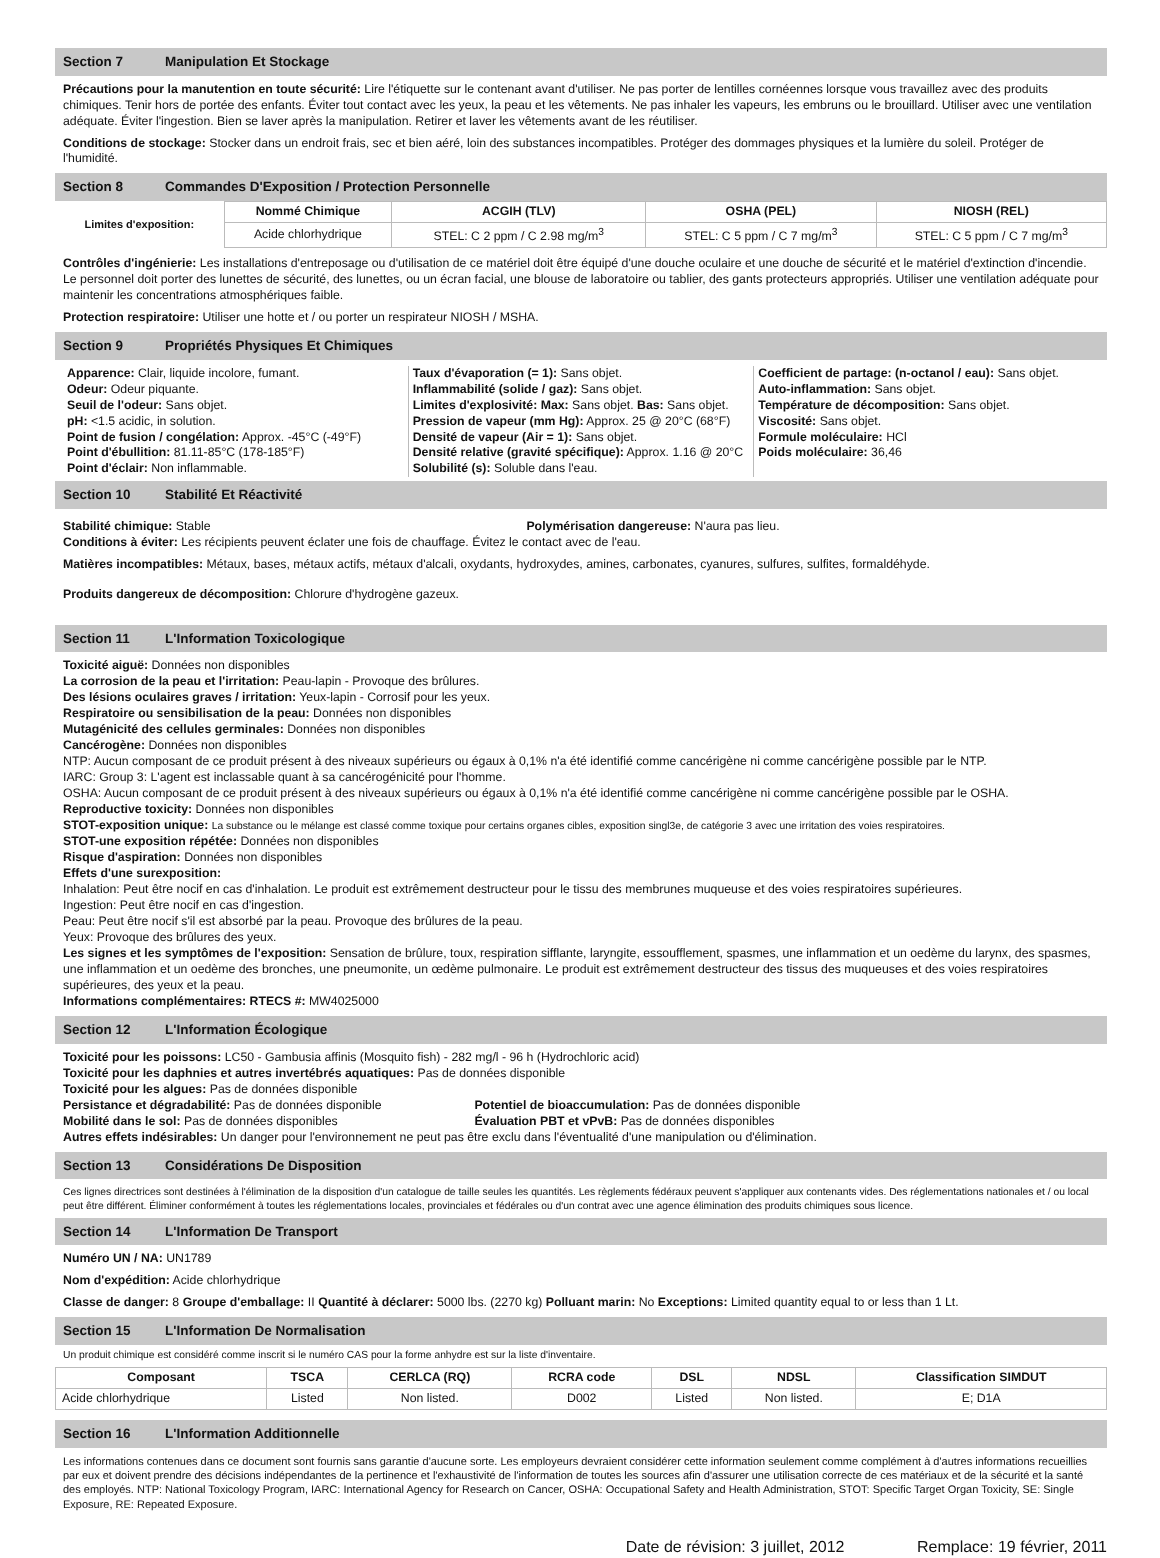Section 7 Manipulation Et Stockage
Précautions pour la manutention en toute sécurité: Lire l'étiquette sur le contenant avant d'utiliser. Ne pas porter de lentilles cornéennes lorsque vous travaillez avec des produits chimiques. Tenir hors de portée des enfants. Éviter tout contact avec les yeux, la peau et les vêtements. Ne pas inhaler les vapeurs, les embruns ou le brouillard. Utiliser avec une ventilation adéquate. Éviter l'ingestion. Bien se laver après la manipulation. Retirer et laver les vêtements avant de les réutiliser.
Conditions de stockage: Stocker dans un endroit frais, sec et bien aéré, loin des substances incompatibles. Protéger des dommages physiques et la lumière du soleil. Protéger de l'humidité.
Section 8 Commandes D'Exposition / Protection Personnelle
| Limites d'exposition: | Nommé Chimique | ACGIH (TLV) | OSHA (PEL) | NIOSH (REL) |
| | Acide chlorhydrique | STEL: C 2 ppm / C 2.98 mg/m<sup>3</sup> | STEL: C 5 ppm / C 7 mg/m<sup>3</sup> | STEL: C 5 ppm / C 7 mg/m<sup>3</sup> |
Contrôles d'ingénierie: Les installations d'entreposage ou d'utilisation de ce matériel doit être équipé d'une douche oculaire et une douche de sécurité et le matériel d'extinction d'incendie. Le personnel doit porter des lunettes de sécurité, des lunettes, ou un écran facial, une blouse de laboratoire ou tablier, des gants protecteurs appropriés. Utiliser une ventilation adéquate pour maintenir les concentrations atmosphériques faible.
Protection respiratoire: Utiliser une hotte et / ou porter un respirateur NIOSH / MSHA.
Section 9 Propriétés Physiques Et Chimiques
Apparence: Clair, liquide incolore, fumant.
Odeur: Odeur piquante.
Seuil de l'odeur: Sans objet.
pH: <1.5 acidic, in solution.
Point de fusion / congélation: Approx. -45°C (-49°F)
Point d'ébullition: 81.11-85°C (178-185°F)
Point d'éclair: Non inflammable.
Taux d'évaporation (= 1): Sans objet.
Inflammabilité (solide / gaz): Sans objet.
Limites d'explosivité: Max: Sans objet. Bas: Sans objet.
Pression de vapeur (mm Hg): Approx. 25 @ 20°C (68°F)
Densité de vapeur (Air = 1): Sans objet.
Densité relative (gravité spécifique): Approx. 1.16 @ 20°C
Solubilité (s): Soluble dans l'eau.
Coefficient de partage: (n-octanol / eau): Sans objet.
Auto-inflammation: Sans objet.
Température de décomposition: Sans objet.
Viscosité: Sans objet.
Formule moléculaire: HCl
Poids moléculaire: 36,46
Section 10 Stabilité Et Réactivité
Stabilité chimique: Stable Polymérisation dangereuse: N'aura pas lieu.
Conditions à éviter: Les récipients peuvent éclater une fois de chauffage. Évitez le contact avec de l'eau.
Matières incompatibles: Métaux, bases, métaux actifs, métaux d'alcali, oxydants, hydroxydes, amines, carbonates, cyanures, sulfures, sulfites, formaldéhyde.
Produits dangereux de décomposition: Chlorure d'hydrogène gazeux.
Section 11 L'Information Toxicologique
Toxicité aiguë: Données non disponibles
La corrosion de la peau et l'irritation: Peau-lapin - Provoque des brûlures.
Des lésions oculaires graves / irritation: Yeux-lapin - Corrosif pour les yeux.
Respiratoire ou sensibilisation de la peau: Données non disponibles
Mutagénicité des cellules germinales: Données non disponibles
Cancérogène: Données non disponibles
NTP: Aucun composant de ce produit présent à des niveaux supérieurs ou égaux à 0,1% n'a été identifié comme cancérigène ni comme cancérigène possible par le NTP.
IARC: Group 3: L'agent est inclassable quant à sa cancérogénicité pour l'homme.
OSHA: Aucun composant de ce produit présent à des niveaux supérieurs ou égaux à 0,1% n'a été identifié comme cancérigène ni comme cancérigène possible par le OSHA.
Reproductive toxicity: Données non disponibles
STOT-exposition unique: La substance ou le mélange est classé comme toxique pour certains organes cibles, exposition singl3e, de catégorie 3 avec une irritation des voies respiratoires.
STOT-une exposition répétée: Données non disponibles
Risque d'aspiration: Données non disponibles
Effets d'une surexposition:
Inhalation: Peut être nocif en cas d'inhalation. Le produit est extrêmement destructeur pour le tissu des membrunes muqueuse et des voies respiratoires supérieures.
Ingestion: Peut être nocif en cas d'ingestion.
Peau: Peut être nocif s'il est absorbé par la peau. Provoque des brûlures de la peau.
Yeux: Provoque des brûlures des yeux.
Les signes et les symptômes de l'exposition: Sensation de brûlure, toux, respiration sifflante, laryngite, essoufflement, spasmes, une inflammation et un oedème du larynx, des spasmes, une inflammation et un oedème des bronches, une pneumonite, un œdème pulmonaire. Le produit est extrêmement destructeur des tissus des muqueuses et des voies respiratoires supérieures, des yeux et la peau.
Informations complémentaires: RTECS #: MW4025000
Section 12 L'Information Écologique
Toxicité pour les poissons: LC50 - Gambusia affinis (Mosquito fish) - 282 mg/l - 96 h (Hydrochloric acid)
Toxicité pour les daphnies et autres invertébrés aquatiques: Pas de données disponible
Toxicité pour les algues: Pas de données disponible
Persistance et dégradabilité: Pas de données disponible Potentiel de bioaccumulation: Pas de données disponible
Mobilité dans le sol: Pas de données disponibles Évaluation PBT et vPvB: Pas de données disponibles
Autres effets indésirables: Un danger pour l'environnement ne peut pas être exclu dans l'éventualité d'une manipulation ou d'élimination.
Section 13 Considérations De Disposition
Ces lignes directrices sont destinées à l'élimination de la disposition d'un catalogue de taille seules les quantités. Les règlements fédéraux peuvent s'appliquer aux contenants vides. Des réglementations nationales et / ou local peut être différent. Éliminer conformément à toutes les réglementations locales, provinciales et fédérales ou d'un contrat avec une agence élimination des produits chimiques sous licence.
Section 14 L'Information De Transport
Numéro UN / NA: UN1789
Nom d'expédition: Acide chlorhydrique
Classe de danger: 8 Groupe d'emballage: II Quantité à déclarer: 5000 lbs. (2270 kg) Polluant marin: No Exceptions: Limited quantity equal to or less than 1 Lt.
Section 15 L'Information De Normalisation
Un produit chimique est considéré comme inscrit si le numéro CAS pour la forme anhydre est sur la liste d'inventaire.
| Composant | TSCA | CERLCA (RQ) | RCRA code | DSL | NDSL | Classification SIMDUT |
| --- | --- | --- | --- | --- | --- | --- |
| Acide chlorhydrique | Listed | Non listed. | D002 | Listed | Non listed. | E; D1A |
Section 16 L'Information Additionnelle
Les informations contenues dans ce document sont fournis sans garantie d'aucune sorte. Les employeurs devraient considérer cette information seulement comme complément à d'autres informations recueillies par eux et doivent prendre des décisions indépendantes de la pertinence et l'exhaustivité de l'information de toutes les sources afin d'assurer une utilisation correcte de ces matériaux et de la sécurité et la santé des employés. NTP: National Toxicology Program, IARC: International Agency for Research on Cancer, OSHA: Occupational Safety and Health Administration, STOT: Specific Target Organ Toxicity, SE: Single Exposure, RE: Repeated Exposure.
Date de révision: 3 juillet, 2012 Remplace: 19 février, 2011